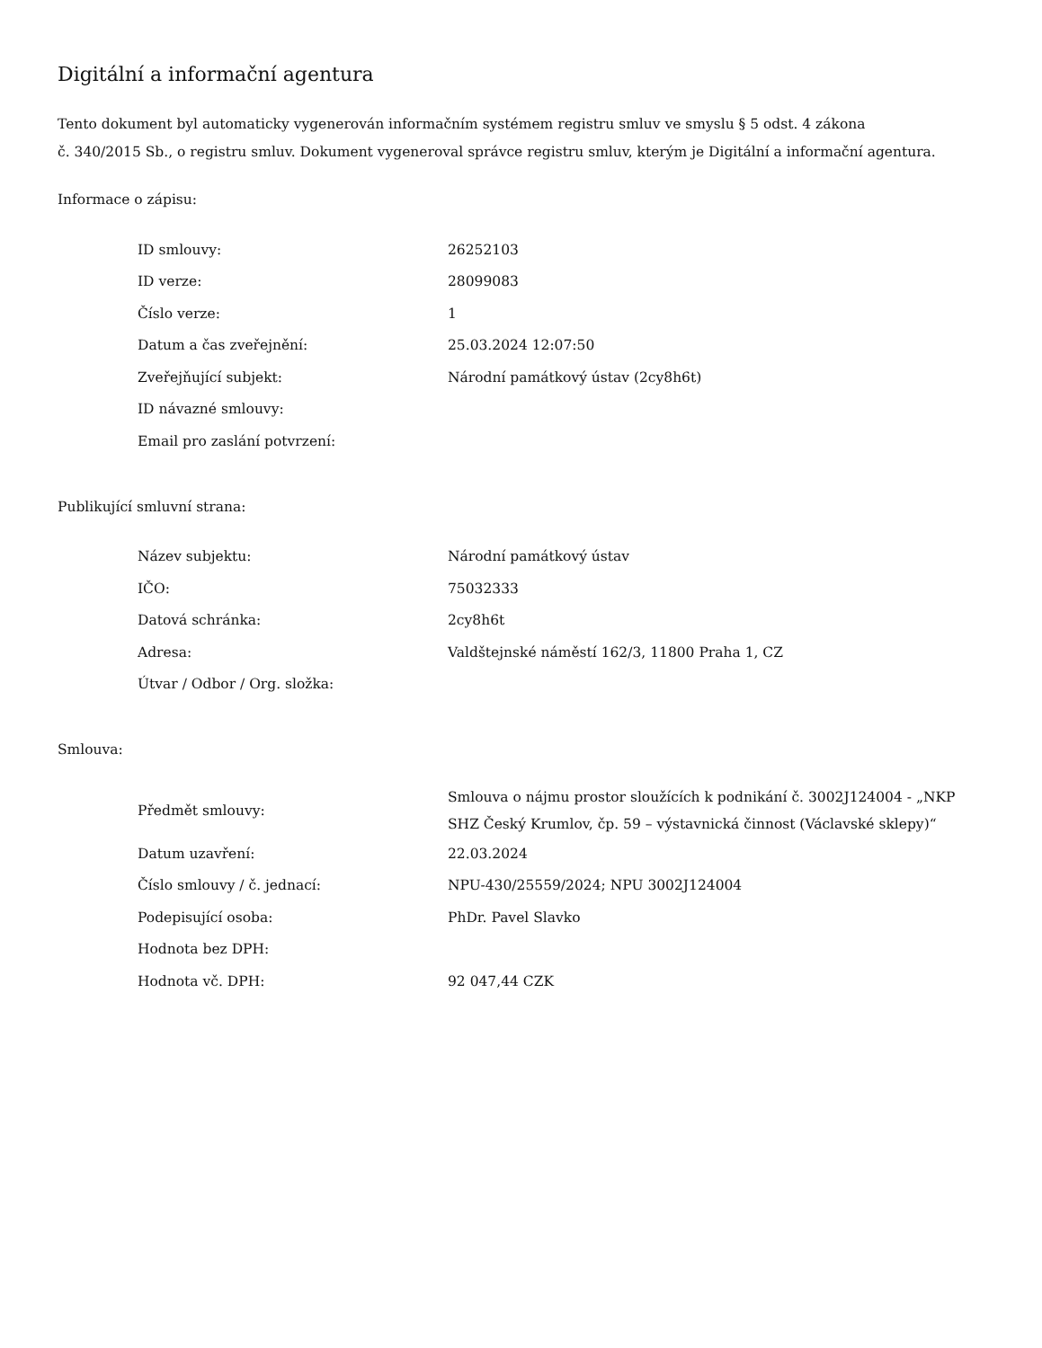Digitální a informační agentura
Tento dokument byl automaticky vygenerován informačním systémem registru smluv ve smyslu § 5 odst. 4 zákona
č. 340/2015 Sb., o registru smluv. Dokument vygeneroval správce registru smluv, kterým je Digitální a informační agentura.
Informace o zápisu:
| ID smlouvy: | 26252103 |
| ID verze: | 28099083 |
| Číslo verze: | 1 |
| Datum a čas zveřejnění: | 25.03.2024 12:07:50 |
| Zveřejňující subjekt: | Národní památkový ústav (2cy8h6t) |
| ID návazné smlouvy: | |
| Email pro zaslání potvrzení: | |
Publikující smluvní strana:
| Název subjektu: | Národní památkový ústav |
| IČO: | 75032333 |
| Datová schránka: | 2cy8h6t |
| Adresa: | Valdštejnské náměstí 162/3, 11800 Praha 1, CZ |
| Útvar / Odbor / Org. složka: | |
Smlouva:
| Předmět smlouvy: | Smlouva o nájmu prostor sloužících k podnikání č. 3002J124004 - „NKP SHZ Český Krumlov, čp. 59 – výstavnická činnost (Václavské sklepy)“ |
| Datum uzavření: | 22.03.2024 |
| Číslo smlouvy / č. jednací: | NPU-430/25559/2024; NPU 3002J124004 |
| Podepisující osoba: | PhDr. Pavel Slavko |
| Hodnota bez DPH: | |
| Hodnota vč. DPH: | 92 047,44 CZK |